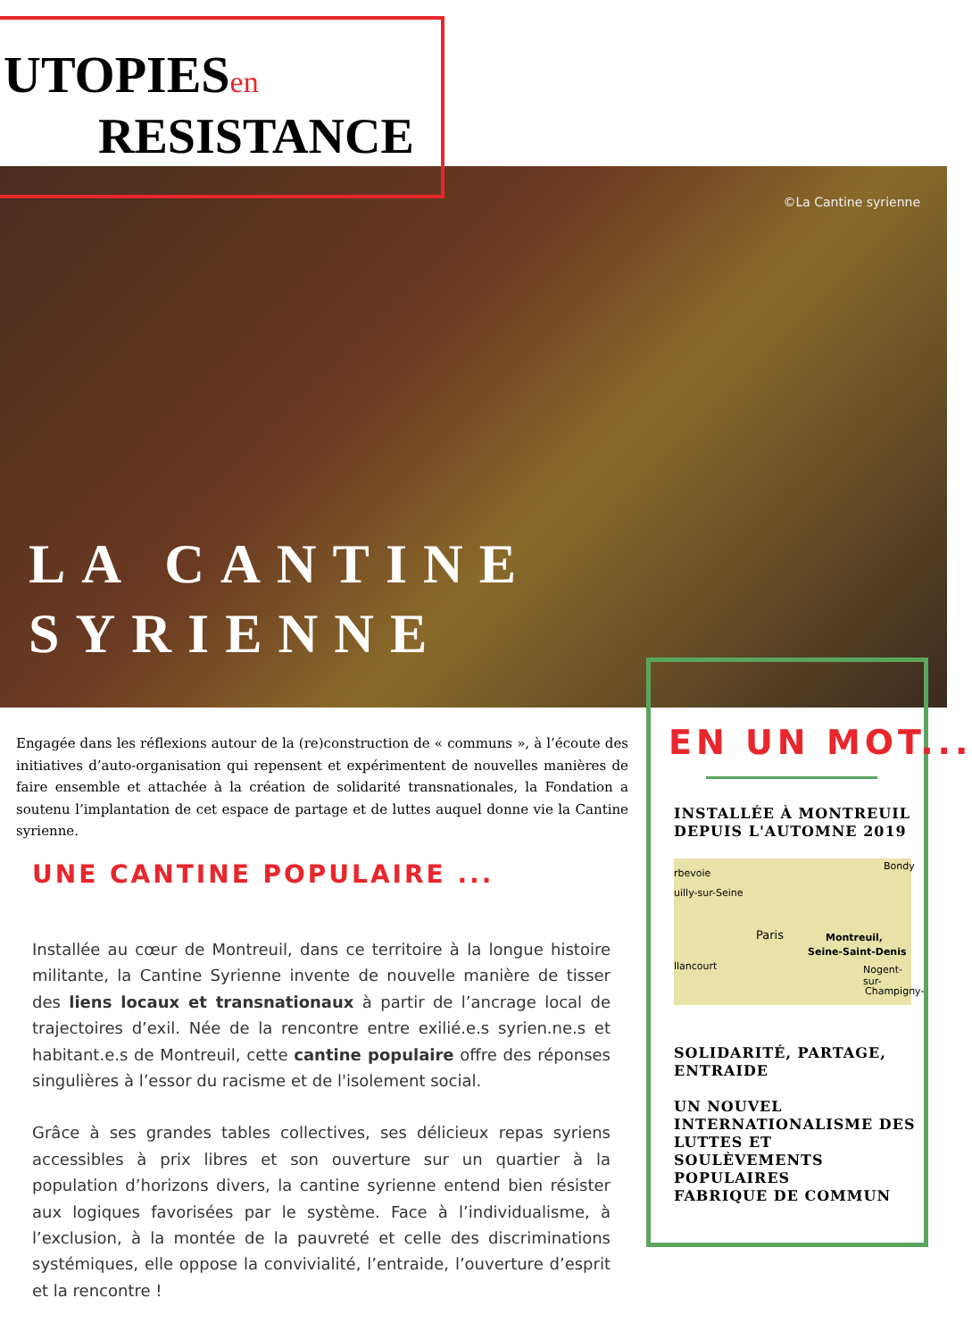UTOPIESen
RESISTANCE
©La Cantine syrienne
LA CANTINE
SYRIENNE
Engagée dans les réflexions autour de la (re)construction de « communs », à l’écoute des initiatives d’auto-organisation qui repensent et expérimentent de nouvelles manières de faire ensemble et attachée à la création de solidarité transnationales, la Fondation a soutenu l’implantation de cet espace de partage et de luttes auquel donne vie la Cantine syrienne.
UNE CANTINE POPULAIRE ...
Installée au cœur de Montreuil, dans ce territoire à la longue histoire militante, la Cantine Syrienne invente de nouvelle manière de tisser des liens locaux et transnationaux à partir de l’ancrage local de trajectoires d’exil. Née de la rencontre entre exilié.e.s syrien.ne.s et habitant.e.s de Montreuil, cette cantine populaire offre des réponses singulières à l’essor du racisme et de l'isolement social.
Grâce à ses grandes tables collectives, ses délicieux repas syriens accessibles à prix libres et son ouverture sur un quartier à la population d’horizons divers, la cantine syrienne entend bien résister aux logiques favorisées par le système. Face à l’individualisme, à l’exclusion, à la montée de la pauvreté et celle des discriminations systémiques, elle oppose la convivialité, l’entraide, l’ouverture d’esprit et la rencontre !
EN UN MOT...
INSTALLÉE À MONTREUIL
DEPUIS L'AUTOMNE 2019
rbevoie
Bondy
uilly-sur-Seine
Paris Montreuil,
Seine-Saint-Denis
llancourt Nogent-sur-
Champigny-
SOLIDARITÉ, PARTAGE,
ENTRAIDE
UN NOUVEL
INTERNATIONALISME DES
LUTTES ET SOULÈVEMENTS
POPULAIRES
FABRIQUE DE COMMUN